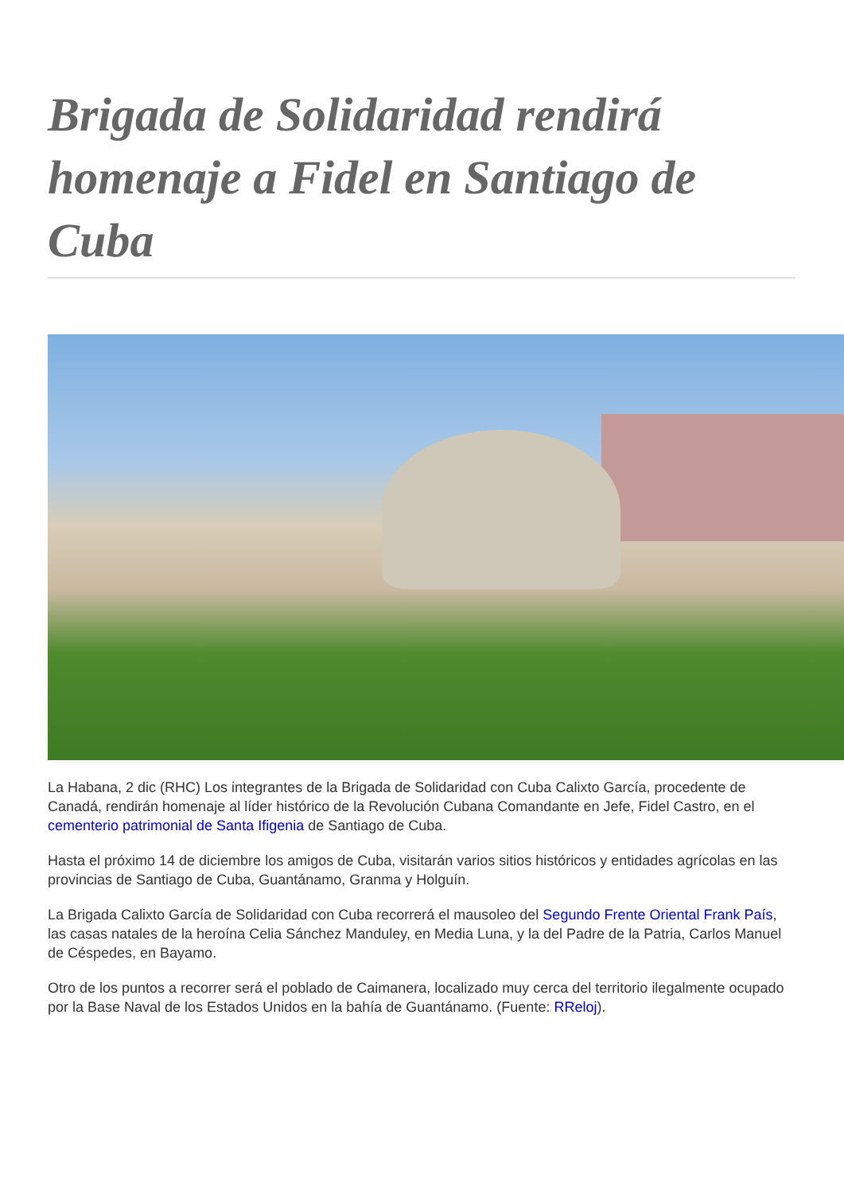Brigada de Solidaridad rendirá homenaje a Fidel en Santiago de Cuba
La Habana, 2 dic (RHC) Los integrantes de la Brigada de Solidaridad con Cuba Calixto García, procedente de Canadá, rendirán homenaje al líder histórico de la Revolución Cubana Comandante en Jefe, Fidel Castro, en el cementerio patrimonial de Santa Ifigenia de Santiago de Cuba.
Hasta el próximo 14 de diciembre los amigos de Cuba, visitarán varios sitios históricos y entidades agrícolas en las provincias de Santiago de Cuba, Guantánamo, Granma y Holguín.
La Brigada Calixto García de Solidaridad con Cuba recorrerá el mausoleo del Segundo Frente Oriental Frank País, las casas natales de la heroína Celia Sánchez Manduley, en Media Luna, y la del Padre de la Patria, Carlos Manuel de Céspedes, en Bayamo.
Otro de los puntos a recorrer será el poblado de Caimanera, localizado muy cerca del territorio ilegalmente ocupado por la Base Naval de los Estados Unidos en la bahía de Guantánamo. (Fuente: RReloj).